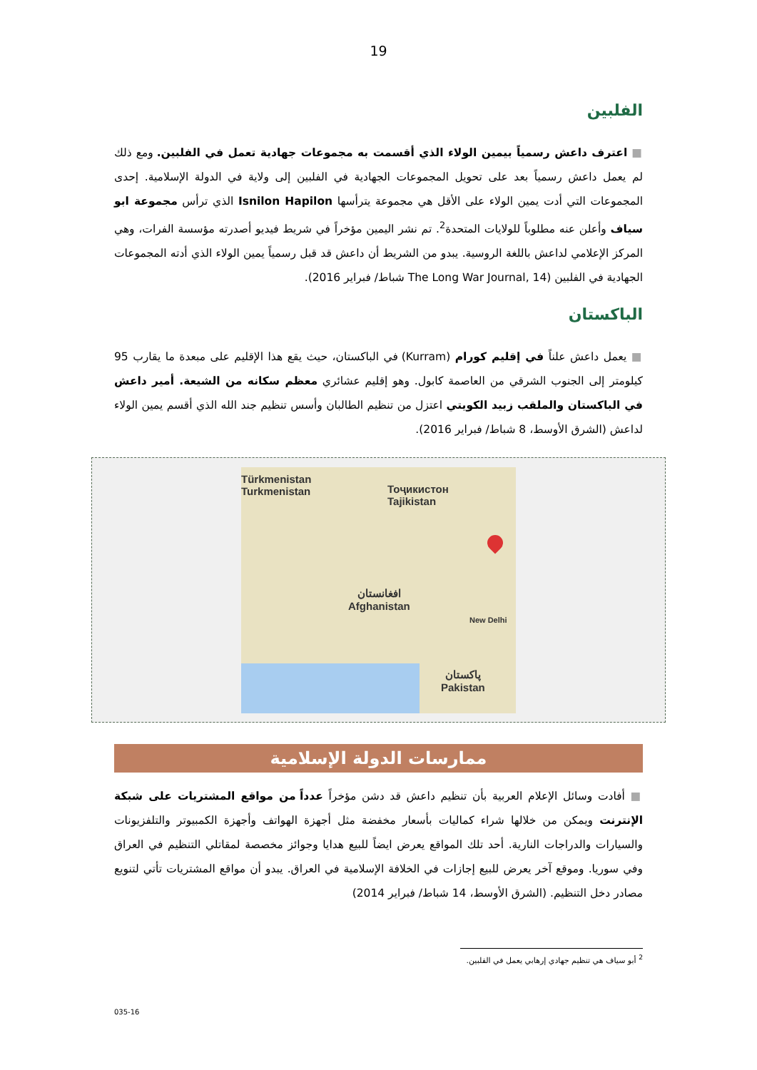19
الفلبين
■ اعترف داعش رسمياً بيمين الولاء الذي أقسمت به مجموعات جهادية تعمل في الفلبين. ومع ذلك لم يعمل داعش رسمياً بعد على تحويل المجموعات الجهادية في الفلبين إلى ولاية في الدولة الإسلامية. إحدى المجموعات التي أدت يمين الولاء على الأقل هي مجموعة يترأسها Isnilon Hapilon الذي ترأس مجموعة ابو سياف وأعلن عنه مطلوباً للولايات المتحدة<sup>2</sup>. تم نشر اليمين مؤخراً في شريط فيديو أصدرته مؤسسة الفرات، وهي المركز الإعلامي لداعش باللغة الروسية. يبدو من الشريط أن داعش قد قبل رسمياً يمين الولاء الذي أدته المجموعات الجهادية في الفلبين (The Long War Journal, 14 شباط/ فبراير 2016).
الباكستان
■ يعمل داعش علناً في إقليم كورام (Kurram) في الباكستان، حيث يقع هذا الإقليم على مبعدة ما يقارب 95 كيلومتر إلى الجنوب الشرقي من العاصمة كابول. وهو إقليم عشائري معظم سكانه من الشيعة. أمير داعش في الباكستان والملقب زبيد الكويتي اعتزل من تنظيم الطالبان وأسس تنظيم جند الله الذي أقسم يمين الولاء لداعش (الشرق الأوسط، 8 شباط/ فبراير 2016).
Türkmenistan
Turkmenistan
Тоҷикистон
Tajikistan
افغانستان
Afghanistan
پاکستان
Pakistan
New Delhi
ممارسات الدولة الإسلامية
■ أفادت وسائل الإعلام العربية بأن تنظيم داعش قد دشن مؤخراً عدداً من مواقع المشتريات على شبكة الإنترنت ويمكن من خلالها شراء كماليات بأسعار مخفضة مثل أجهزة الهواتف وأجهزة الكمبيوتر والتلفزيونات والسيارات والدراجات النارية. أحد تلك المواقع يعرض ايضاً للبيع هدايا وجوائز مخصصة لمقاتلي التنظيم في العراق وفي سوريا. وموقع آخر يعرض للبيع إجازات في الخلافة الإسلامية في العراق. يبدو أن مواقع المشتريات تأتي لتنويع مصادر دخل التنظيم. (الشرق الأوسط، 14 شباط/ فبراير 2014)
<sup>2</sup> أبو سياف هي تنظيم جهادي إرهابي يعمل في الفلبين.
035-16